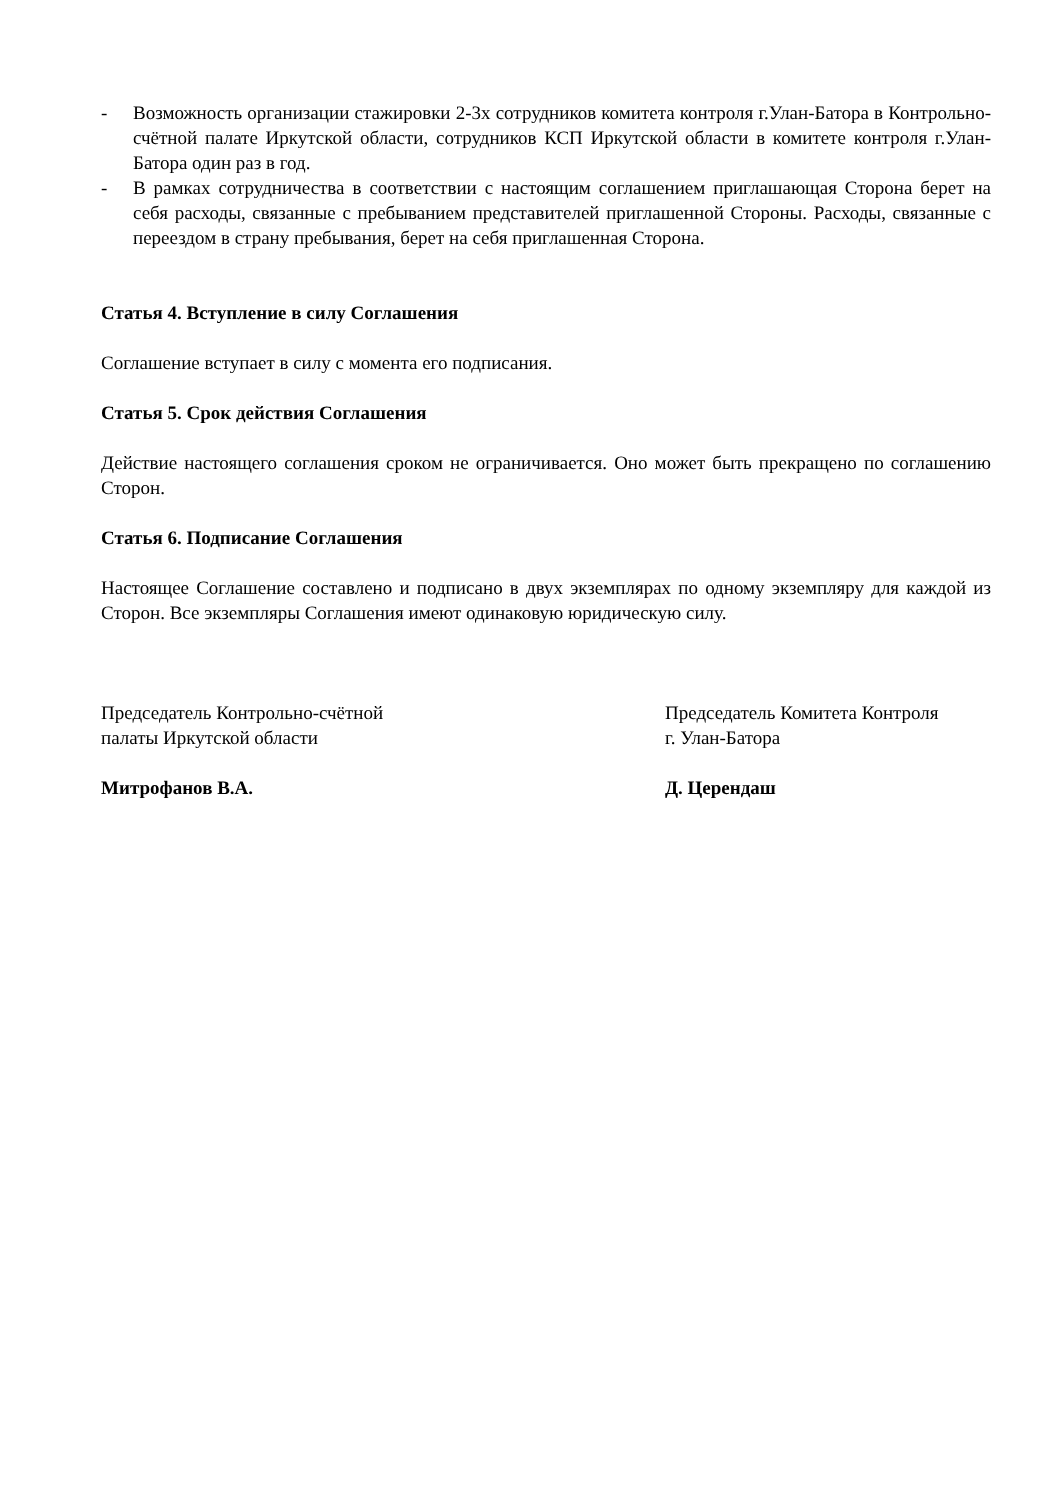- Возможность организации стажировки 2-3х сотрудников комитета контроля г.Улан-Батора в Контрольно-счётной палате Иркутской области, сотрудников КСП Иркутской области в комитете контроля г.Улан-Батора один раз в год.
- В рамках сотрудничества в соответствии с настоящим соглашением приглашающая Сторона берет на себя расходы, связанные с пребыванием представителей приглашенной Стороны. Расходы, связанные с переездом в страну пребывания, берет на себя приглашенная Сторона.
Статья 4. Вступление в силу Соглашения
Соглашение вступает в силу с момента его подписания.
Статья 5. Срок действия Соглашения
Действие настоящего соглашения сроком не ограничивается. Оно может быть прекращено по соглашению Сторон.
Статья 6. Подписание Соглашения
Настоящее Соглашение составлено и подписано в двух экземплярах по одному экземпляру для каждой из Сторон. Все экземпляры Соглашения имеют одинаковую юридическую силу.
Председатель Контрольно-счётной
палаты Иркутской области
Митрофанов В.А.
Председатель Комитета Контроля
г. Улан-Батора
Д. Церендаш